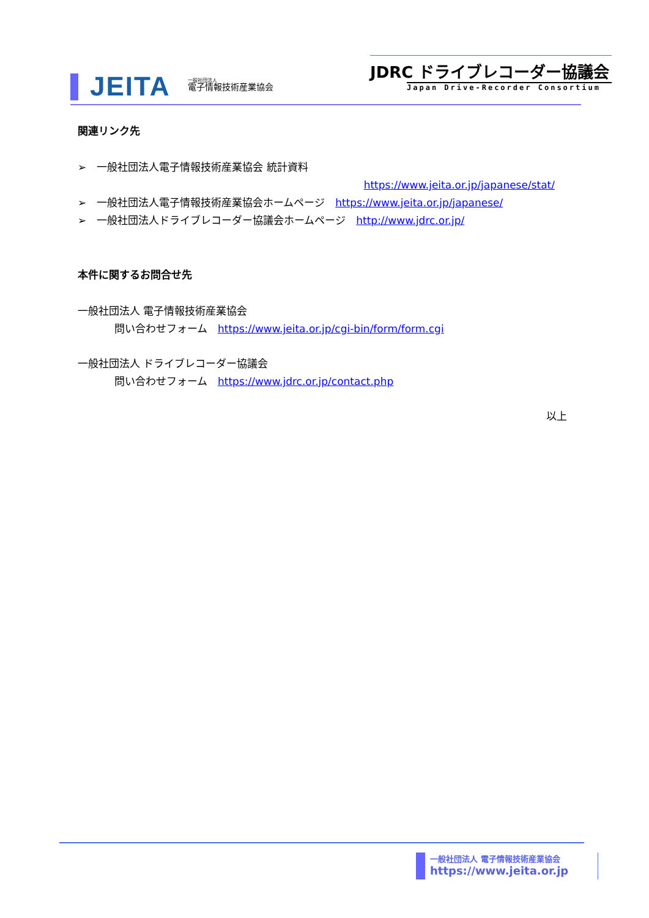JEITA
一般社団法人
電子情報技術産業協会
JDRC ドライブレコーダー協議会
Japan Drive-Recorder Consortium
関連リンク先
➢　一般社団法人電子情報技術産業協会 統計資料
https://www.jeita.or.jp/japanese/stat/
➢　一般社団法人電子情報技術産業協会ホームページ　https://www.jeita.or.jp/japanese/
➢　一般社団法人ドライブレコーダー協議会ホームページ　http://www.jdrc.or.jp/
本件に関するお問合せ先
一般社団法人 電子情報技術産業協会
問い合わせフォーム　https://www.jeita.or.jp/cgi-bin/form/form.cgi
一般社団法人 ドライブレコーダー協議会
問い合わせフォーム　https://www.jdrc.or.jp/contact.php
以上
一般社団法人 電子情報技術産業協会
https://www.jeita.or.jp